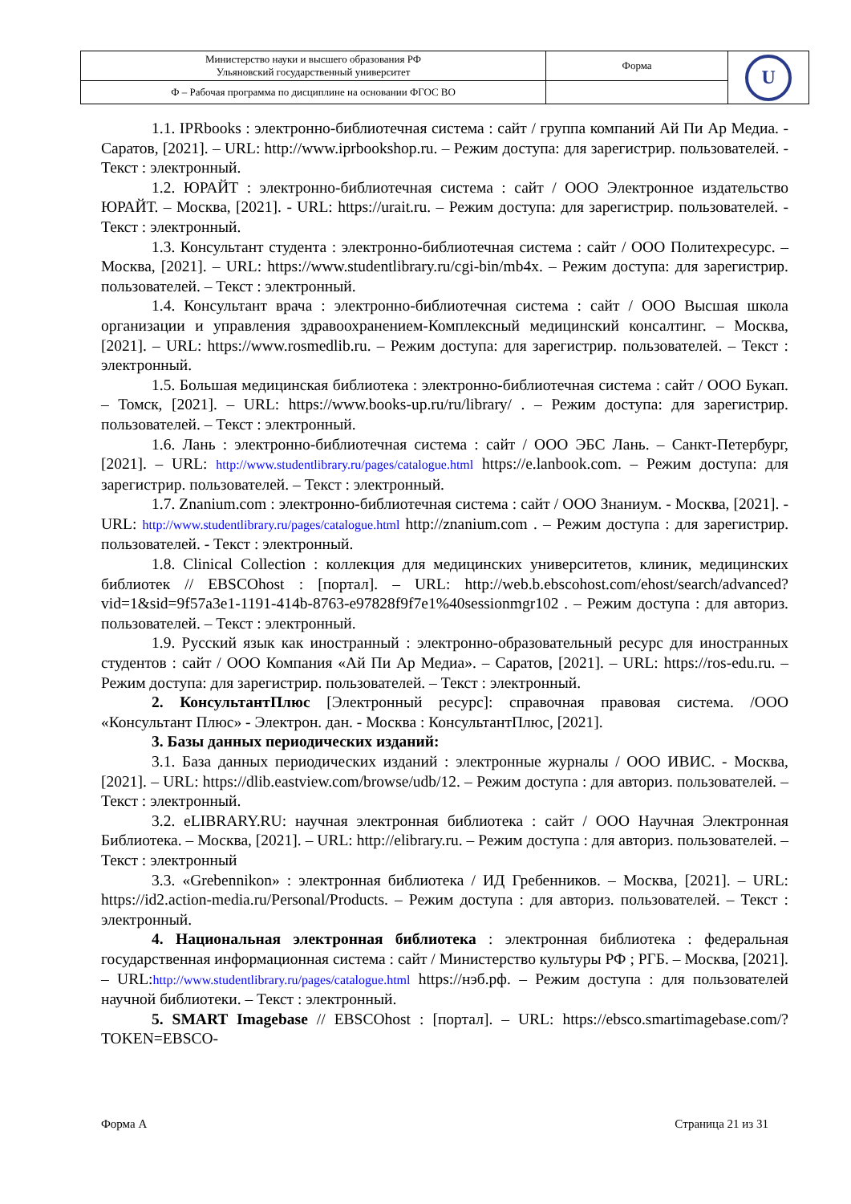| Министерство науки и высшего образования РФ Ульяновский государственный университет | Форма | U |
| Ф – Рабочая программа по дисциплине на основании ФГОС ВО | | |
1.1. IPRbooks : электронно-библиотечная система : сайт / группа компаний Ай Пи Ар Медиа. - Саратов, [2021]. – URL: http://www.iprbookshop.ru. – Режим доступа: для зарегистрир. пользователей. - Текст : электронный.
1.2. ЮРАЙТ : электронно-библиотечная система : сайт / ООО Электронное издательство ЮРАЙТ. – Москва, [2021]. - URL: https://urait.ru. – Режим доступа: для зарегистрир. пользователей. - Текст : электронный.
1.3. Консультант студента : электронно-библиотечная система : сайт / ООО Политехресурс. – Москва, [2021]. – URL: https://www.studentlibrary.ru/cgi-bin/mb4x. – Режим доступа: для зарегистрир. пользователей. – Текст : электронный.
1.4. Консультант врача : электронно-библиотечная система : сайт / ООО Высшая школа организации и управления здравоохранением-Комплексный медицинский консалтинг. – Москва, [2021]. – URL: https://www.rosmedlib.ru. – Режим доступа: для зарегистрир. пользователей. – Текст : электронный.
1.5. Большая медицинская библиотека : электронно-библиотечная система : сайт / ООО Букап. – Томск, [2021]. – URL: https://www.books-up.ru/ru/library/ . – Режим доступа: для зарегистрир. пользователей. – Текст : электронный.
1.6. Лань : электронно-библиотечная система : сайт / ООО ЭБС Лань. – Санкт-Петербург, [2021]. – URL: http://www.studentlibrary.ru/pages/catalogue.html https://e.lanbook.com. – Режим доступа: для зарегистрир. пользователей. – Текст : электронный.
1.7. Znanium.com : электронно-библиотечная система : сайт / ООО Знаниум. - Москва, [2021]. - URL: http://www.studentlibrary.ru/pages/catalogue.html http://znanium.com . – Режим доступа : для зарегистрир. пользователей. - Текст : электронный.
1.8. Clinical Collection : коллекция для медицинских университетов, клиник, медицинских библиотек // EBSCOhost : [портал]. – URL: http://web.b.ebscohost.com/ehost/search/advanced?vid=1&sid=9f57a3e1-1191-414b-8763-e97828f9f7e1%40sessionmgr102 . – Режим доступа : для авториз. пользователей. – Текст : электронный.
1.9. Русский язык как иностранный : электронно-образовательный ресурс для иностранных студентов : сайт / ООО Компания «Ай Пи Ар Медиа». – Саратов, [2021]. – URL: https://ros-edu.ru. – Режим доступа: для зарегистрир. пользователей. – Текст : электронный.
2. КонсультантПлюс [Электронный ресурс]: справочная правовая система. /ООО «Консультант Плюс» - Электрон. дан. - Москва : КонсультантПлюс, [2021].
3. Базы данных периодических изданий:
3.1. База данных периодических изданий : электронные журналы / ООО ИВИС. - Москва, [2021]. – URL: https://dlib.eastview.com/browse/udb/12. – Режим доступа : для авториз. пользователей. – Текст : электронный.
3.2. eLIBRARY.RU: научная электронная библиотека : сайт / ООО Научная Электронная Библиотека. – Москва, [2021]. – URL: http://elibrary.ru. – Режим доступа : для авториз. пользователей. – Текст : электронный
3.3. «Grebennikon» : электронная библиотека / ИД Гребенников. – Москва, [2021]. – URL: https://id2.action-media.ru/Personal/Products. – Режим доступа : для авториз. пользователей. – Текст : электронный.
4. Национальная электронная библиотека : электронная библиотека : федеральная государственная информационная система : сайт / Министерство культуры РФ ; РГБ. – Москва, [2021]. – URL:http://www.studentlibrary.ru/pages/catalogue.html https://нэб.рф. – Режим доступа : для пользователей научной библиотеки. – Текст : электронный.
5. SMART Imagebase // EBSCOhost : [портал]. – URL: https://ebsco.smartimagebase.com/?TOKEN=EBSCO-
Форма А Страница 21 из 31